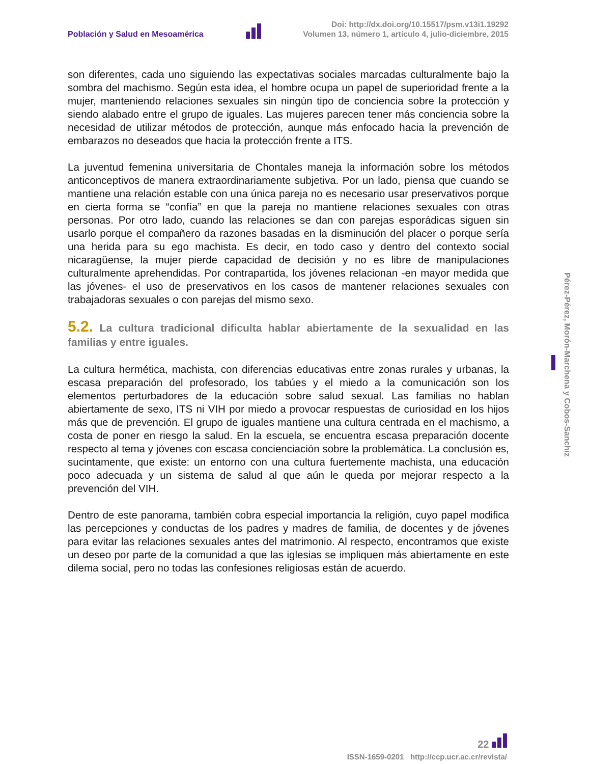Población y Salud en Mesoamérica
Doi: http://dx.doi.org/10.15517/psm.v13i1.19292
Volumen 13, número 1, artículo 4, julio-diciembre, 2015
son diferentes, cada uno siguiendo las expectativas sociales marcadas culturalmente bajo la sombra del machismo. Según esta idea, el hombre ocupa un papel de superioridad frente a la mujer, manteniendo relaciones sexuales sin ningún tipo de conciencia sobre la protección y siendo alabado entre el grupo de iguales. Las mujeres parecen tener más conciencia sobre la necesidad de utilizar métodos de protección, aunque más enfocado hacia la prevención de embarazos no deseados que hacia la protección frente a ITS.
La juventud femenina universitaria de Chontales maneja la información sobre los métodos anticonceptivos de manera extraordinariamente subjetiva. Por un lado, piensa que cuando se mantiene una relación estable con una única pareja no es necesario usar preservativos porque en cierta forma se “confía” en que la pareja no mantiene relaciones sexuales con otras personas. Por otro lado, cuando las relaciones se dan con parejas esporádicas siguen sin usarlo porque el compañero da razones basadas en la disminución del placer o porque sería una herida para su ego machista. Es decir, en todo caso y dentro del contexto social nicaragüense, la mujer pierde capacidad de decisión y no es libre de manipulaciones culturalmente aprehendidas. Por contrapartida, los jóvenes relacionan -en mayor medida que las jóvenes- el uso de preservativos en los casos de mantener relaciones sexuales con trabajadoras sexuales o con parejas del mismo sexo.
5.2. La cultura tradicional dificulta hablar abiertamente de la sexualidad en las familias y entre iguales.
La cultura hermética, machista, con diferencias educativas entre zonas rurales y urbanas, la escasa preparación del profesorado, los tabúes y el miedo a la comunicación son los elementos perturbadores de la educación sobre salud sexual. Las familias no hablan abiertamente de sexo, ITS ni VIH por miedo a provocar respuestas de curiosidad en los hijos más que de prevención. El grupo de iguales mantiene una cultura centrada en el machismo, a costa de poner en riesgo la salud. En la escuela, se encuentra escasa preparación docente respecto al tema y jóvenes con escasa concienciación sobre la problemática. La conclusión es, sucintamente, que existe: un entorno con una cultura fuertemente machista, una educación poco adecuada y un sistema de salud al que aún le queda por mejorar respecto a la prevención del VIH.
Dentro de este panorama, también cobra especial importancia la religión, cuyo papel modifica las percepciones y conductas de los padres y madres de familia, de docentes y de jóvenes para evitar las relaciones sexuales antes del matrimonio. Al respecto, encontramos que existe un deseo por parte de la comunidad a que las iglesias se impliquen más abiertamente en este dilema social, pero no todas las confesiones religiosas están de acuerdo.
Pérez-Pérez, Morón-Marchena y Cobos-Sanchiz
22
ISSN-1659-0201 http://ccp.ucr.ac.cr/revista/